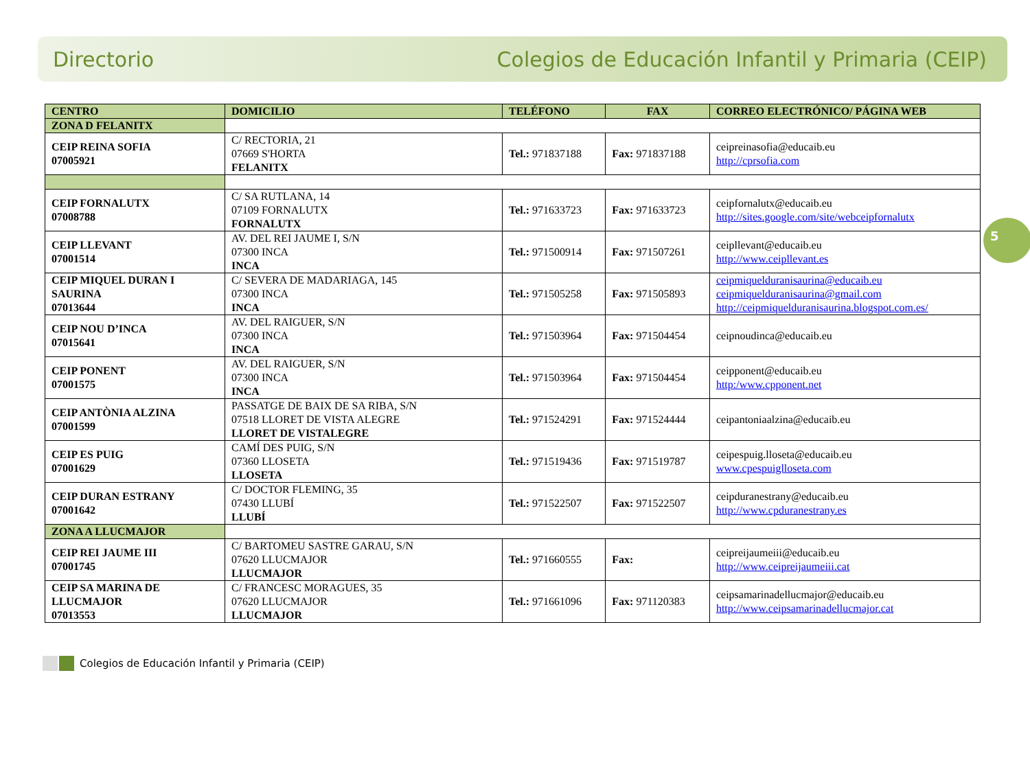Directorio Colegios de Educación Infantil y Primaria (CEIP)
5
| CENTRO | DOMICILIO | TELÉFONO | FAX | CORREO ELECTRÓNICO/ PÁGINA WEB |
| --- | --- | --- | --- | --- |
| ZONA D FELANITX | | | | |
| CEIP REINA SOFIA 07005921 | C/ RECTORIA, 21 07669 S'HORTA FELANITX | Tel.: 971837188 | Fax: 971837188 | ceipreinasofia@educaib.eu http://cprsofia.com |
| CEIP FORNALUTX 07008788 | C/ SA RUTLANA, 14 07109 FORNALUTX FORNALUTX | Tel.: 971633723 | Fax: 971633723 | ceipfornalutx@educaib.eu http://sites.google.com/site/webceipfornalutx |
| CEIP LLEVANT 07001514 | AV. DEL REI JAUME I, S/N 07300 INCA INCA | Tel.: 971500914 | Fax: 971507261 | ceipllevant@educaib.eu http://www.ceipllevant.es |
| CEIP MIQUEL DURAN I SAURINA 07013644 | C/ SEVERA DE MADARIAGA, 145 07300 INCA INCA | Tel.: 971505258 | Fax: 971505893 | ceipmiquelduranisaurina@educaib.eu ceipmiquelduranisaurina@gmail.com http://ceipmiquelduranisaurina.blogspot.com.es/ |
| CEIP NOU D’INCA 07015641 | AV. DEL RAIGUER, S/N 07300 INCA INCA | Tel.: 971503964 | Fax: 971504454 | ceipnoudinca@educaib.eu |
| CEIP PONENT 07001575 | AV. DEL RAIGUER, S/N 07300 INCA INCA | Tel.: 971503964 | Fax: 971504454 | ceipponent@educaib.eu http:/www.cpponent.net |
| CEIP ANTÒNIA ALZINA 07001599 | PASSATGE DE BAIX DE SA RIBA, S/N 07518 LLORET DE VISTA ALEGRE LLORET DE VISTALEGRE | Tel.: 971524291 | Fax: 971524444 | ceipantoniaalzina@educaib.eu |
| CEIP ES PUIG 07001629 | CAMÍ DES PUIG, S/N 07360 LLOSETA LLOSETA | Tel.: 971519436 | Fax: 971519787 | ceipespuig.lloseta@educaib.eu www.cpespuiglloseta.com |
| CEIP DURAN ESTRANY 07001642 | C/ DOCTOR FLEMING, 35 07430 LLUBÍ LLUBÍ | Tel.: 971522507 | Fax: 971522507 | ceipduranestrany@educaib.eu http://www.cpduranestrany.es |
| ZONA A LLUCMAJOR | | | | |
| CEIP REI JAUME III 07001745 | C/ BARTOMEU SASTRE GARAU, S/N 07620 LLUCMAJOR LLUCMAJOR | Tel.: 971660555 | Fax: | ceipreijaumeiii@educaib.eu http://www.ceipreijaumeiii.cat |
| CEIP SA MARINA DE LLUCMAJOR 07013553 | C/ FRANCESC MORAGUES, 35 07620 LLUCMAJOR LLUCMAJOR | Tel.: 971661096 | Fax: 971120383 | ceipsamarinadellucmajor@educaib.eu http://www.ceipsamarinadellucmajor.cat |
Colegios de Educación Infantil y Primaria (CEIP)